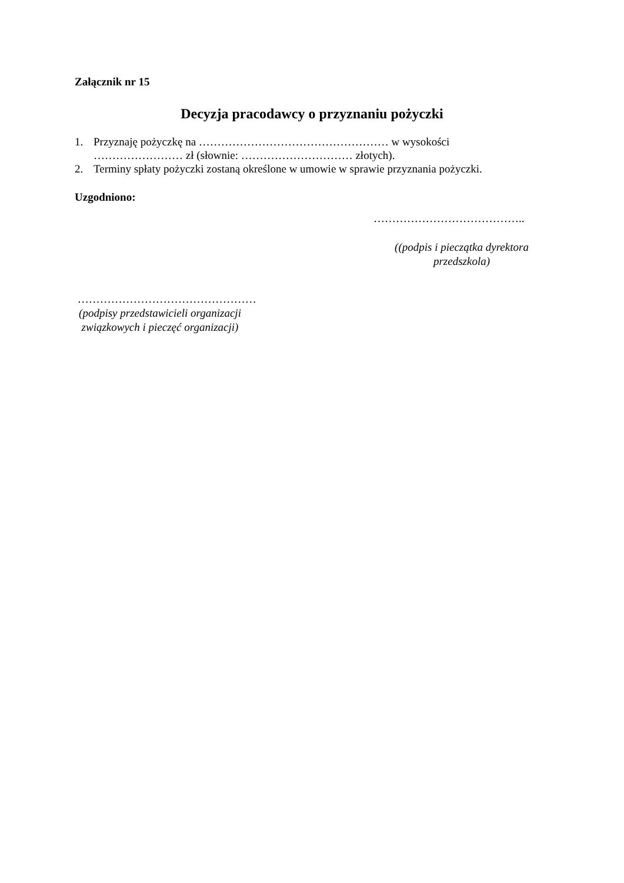Załącznik nr 15
Decyzja pracodawcy o przyznaniu pożyczki
1. Przyznaję pożyczkę na …………………………………………… w wysokości
…………………… zł (słownie: ………………………… złotych).
2. Terminy spłaty pożyczki zostaną określone w umowie w sprawie przyznania pożyczki.
Uzgodniono:
…………………………………..
((podpis i pieczątka dyrektora przedszkola)
…………………………………………
(podpisy przedstawicieli organizacji związkowych i pieczęć organizacji)